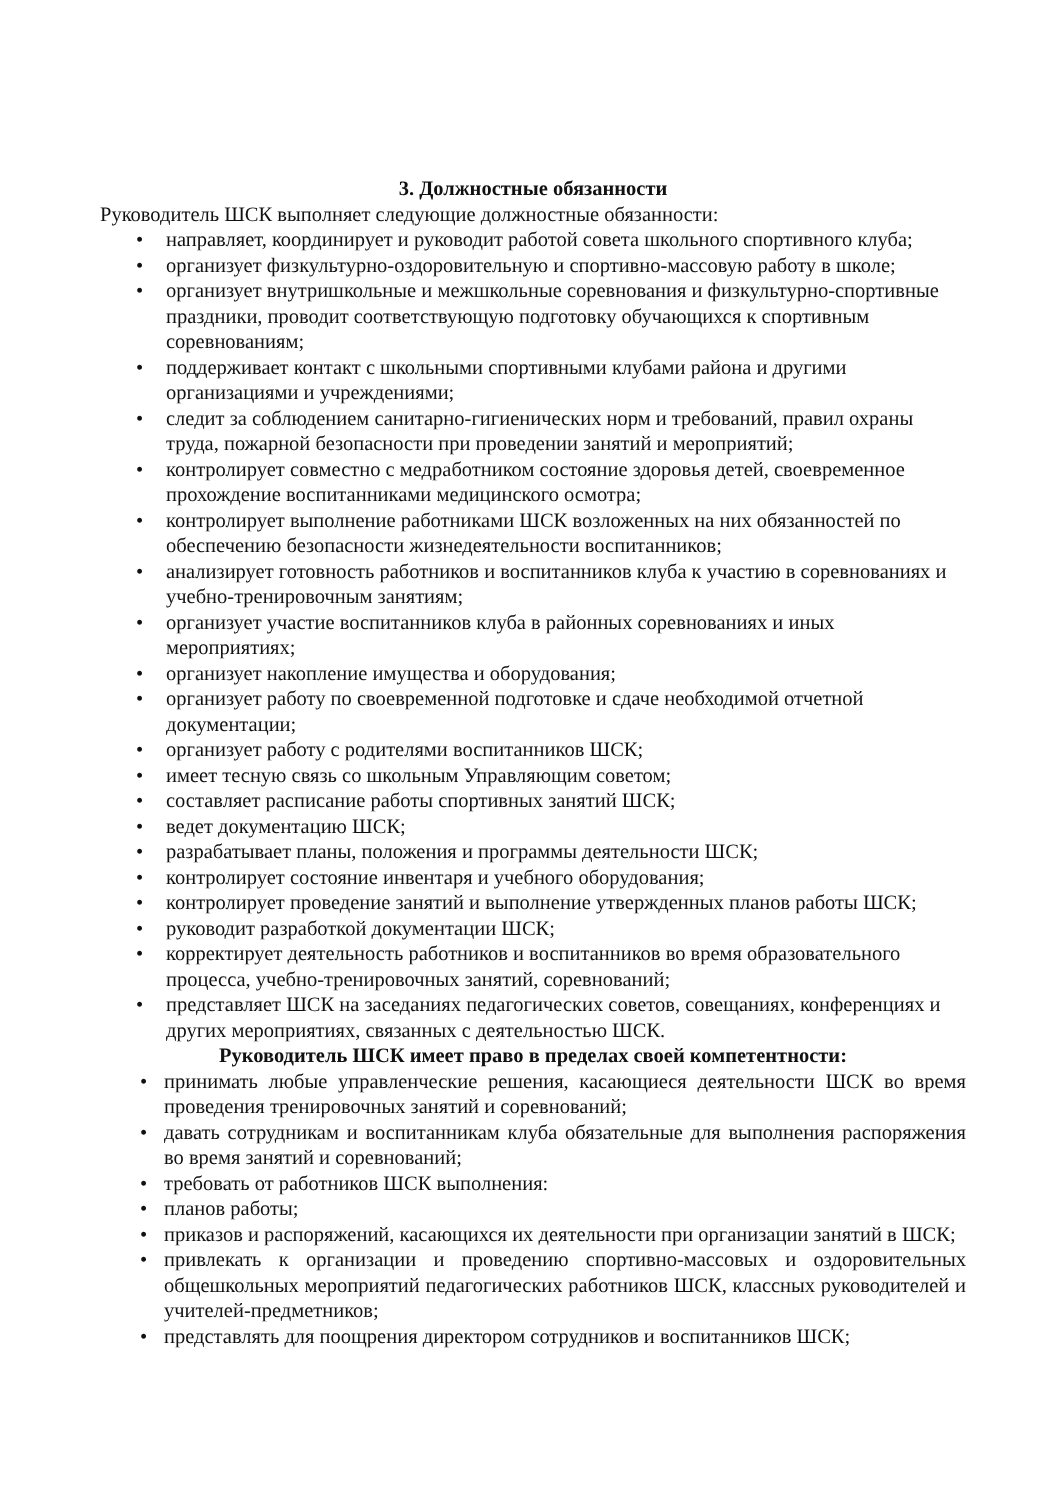3. Должностные обязанности
Руководитель ШСК выполняет следующие должностные обязанности:
• направляет, координирует и руководит работой совета школьного спортивного клуба;
• организует физкультурно-оздоровительную и спортивно-массовую работу в школе;
• организует внутришкольные и межшкольные соревнования и физкультурно-спортивные праздники, проводит соответствующую подготовку обучающихся к спортивным соревнованиям;
• поддерживает контакт с школьными спортивными клубами района и другими организациями и учреждениями;
• следит за соблюдением санитарно-гигиенических норм и требований, правил охраны труда, пожарной безопасности при проведении занятий и мероприятий;
• контролирует совместно с медработником состояние здоровья детей, своевременное прохождение воспитанниками медицинского осмотра;
• контролирует выполнение работниками ШСК возложенных на них обязанностей по обеспечению безопасности жизнедеятельности воспитанников;
• анализирует готовность работников и воспитанников клуба к участию в соревнованиях и учебно-тренировочным занятиям;
• организует участие воспитанников клуба в районных соревнованиях и иных мероприятиях;
• организует накопление имущества и оборудования;
• организует работу по своевременной подготовке и сдаче необходимой отчетной документации;
• организует работу с родителями воспитанников ШСК;
• имеет тесную связь со школьным Управляющим советом;
• составляет расписание работы спортивных занятий ШСК;
• ведет документацию ШСК;
• разрабатывает планы, положения и программы деятельности ШСК;
• контролирует состояние инвентаря и учебного оборудования;
• контролирует проведение занятий и выполнение утвержденных планов работы ШСК;
• руководит разработкой документации ШСК;
• корректирует деятельность работников и воспитанников во время образовательного процесса, учебно-тренировочных занятий, соревнований;
• представляет ШСК на заседаниях педагогических советов, совещаниях, конференциях и других мероприятиях, связанных с деятельностью ШСК.
Руководитель ШСК имеет право в пределах своей компетентности:
• принимать любые управленческие решения, касающиеся деятельности ШСК во время проведения тренировочных занятий и соревнований;
• давать сотрудникам и воспитанникам клуба обязательные для выполнения распоряжения во время занятий и соревнований;
• требовать от работников ШСК выполнения:
• планов работы;
• приказов и распоряжений, касающихся их деятельности при организации занятий в ШСК;
• привлекать к организации и проведению спортивно-массовых и оздоровительных общешкольных мероприятий педагогических работников ШСК, классных руководителей и учителей-предметников;
• представлять для поощрения директором сотрудников и воспитанников ШСК;